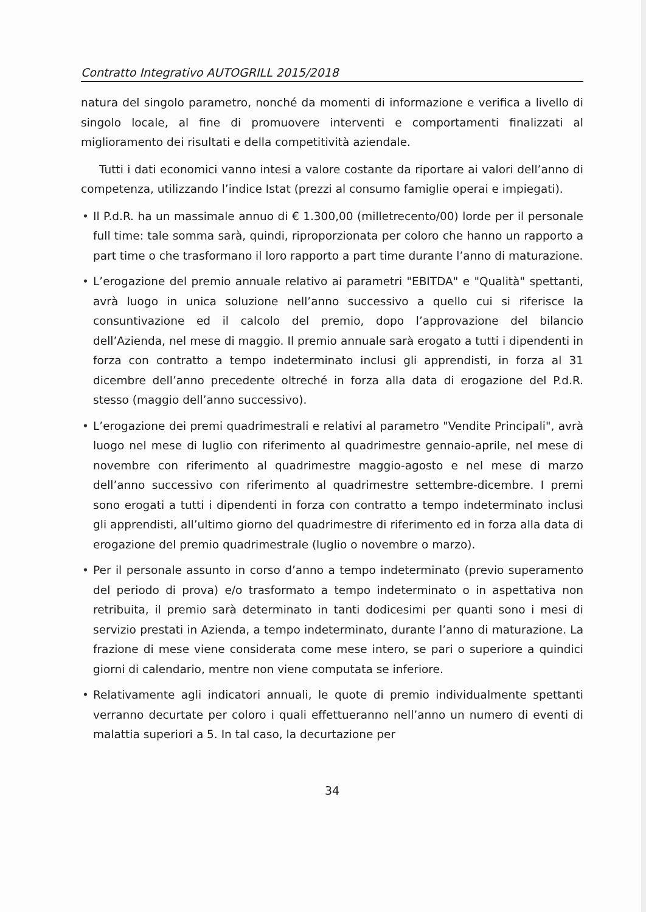Contratto Integrativo AUTOGRILL 2015/2018
natura del singolo parametro, nonché da momenti di informazione e verifica a livello di singolo locale, al fine di promuovere interventi e comportamenti finalizzati al miglioramento dei risultati e della competitività aziendale.
Tutti i dati economici vanno intesi a valore costante da riportare ai valori dell’anno di competenza, utilizzando l’indice Istat (prezzi al consumo famiglie operai e impiegati).
• Il P.d.R. ha un massimale annuo di € 1.300,00 (milletrecento/00) lorde per il personale full time: tale somma sarà, quindi, riproporzionata per coloro che hanno un rapporto a part time o che trasformano il loro rapporto a part time durante l’anno di maturazione.
• L’erogazione del premio annuale relativo ai parametri "EBITDA" e "Qualità" spettanti, avrà luogo in unica soluzione nell’anno successivo a quello cui si riferisce la consuntivazione ed il calcolo del premio, dopo l’approvazione del bilancio dell’Azienda, nel mese di maggio. Il premio annuale sarà erogato a tutti i dipendenti in forza con contratto a tempo indeterminato inclusi gli apprendisti, in forza al 31 dicembre dell’anno precedente oltreché in forza alla data di erogazione del P.d.R. stesso (maggio dell’anno successivo).
• L’erogazione dei premi quadrimestrali e relativi al parametro "Vendite Principali", avrà luogo nel mese di luglio con riferimento al quadrimestre gennaio-aprile, nel mese di novembre con riferimento al quadrimestre maggio-agosto e nel mese di marzo dell’anno successivo con riferimento al quadrimestre settembre-dicembre. I premi sono erogati a tutti i dipendenti in forza con contratto a tempo indeterminato inclusi gli apprendisti, all’ultimo giorno del quadrimestre di riferimento ed in forza alla data di erogazione del premio quadrimestrale (luglio o novembre o marzo).
• Per il personale assunto in corso d’anno a tempo indeterminato (previo superamento del periodo di prova) e/o trasformato a tempo indeterminato o in aspettativa non retribuita, il premio sarà determinato in tanti dodicesimi per quanti sono i mesi di servizio prestati in Azienda, a tempo indeterminato, durante l’anno di maturazione. La frazione di mese viene considerata come mese intero, se pari o superiore a quindici giorni di calendario, mentre non viene computata se inferiore.
• Relativamente agli indicatori annuali, le quote di premio individualmente spettanti verranno decurtate per coloro i quali effettueranno nell’anno un numero di eventi di malattia superiori a 5. In tal caso, la decurtazione per
34